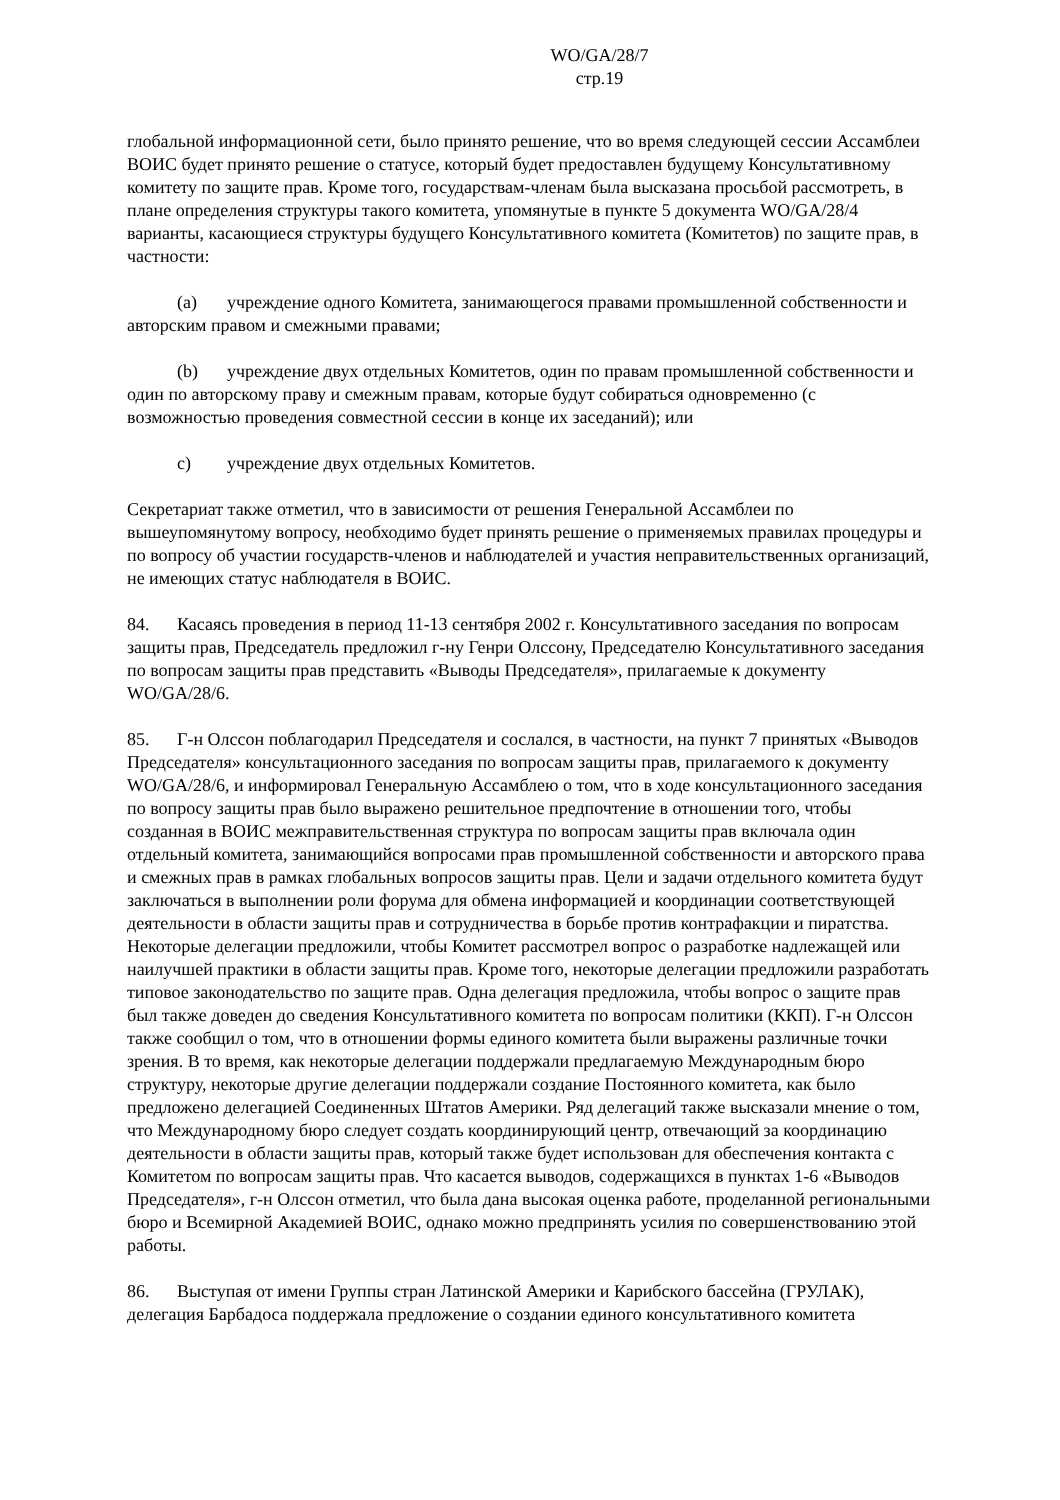WO/GA/28/7
стр.19
глобальной информационной сети, было принято решение, что во время следующей сессии Ассамблеи ВОИС будет принято решение о статусе, который будет предоставлен будущему Консультативному комитету по защите прав. Кроме того, государствам-членам была высказана просьбой рассмотреть, в плане определения структуры такого комитета, упомянутые в пункте 5 документа WO/GA/28/4 варианты, касающиеся структуры будущего Консультативного комитета (Комитетов) по защите прав, в частности:
(a) учреждение одного Комитета, занимающегося правами промышленной собственности и авторским правом и смежными правами;
(b) учреждение двух отдельных Комитетов, один по правам промышленной собственности и один по авторскому праву и смежным правам, которые будут собираться одновременно (с возможностью проведения совместной сессии в конце их заседаний); или
c) учреждение двух отдельных Комитетов.
Секретариат также отметил, что в зависимости от решения Генеральной Ассамблеи по вышеупомянутому вопросу, необходимо будет принять решение о применяемых правилах процедуры и по вопросу об участии государств-членов и наблюдателей и участия неправительственных организаций, не имеющих статус наблюдателя в ВОИС.
84. Касаясь проведения в период 11-13 сентября 2002 г. Консультативного заседания по вопросам защиты прав, Председатель предложил г-ну Генри Олссону, Председателю Консультативного заседания по вопросам защиты прав представить «Выводы Председателя», прилагаемые к документу WO/GA/28/6.
85. Г-н Олссон поблагодарил Председателя и сослался, в частности, на пункт 7 принятых «Выводов Председателя» консультационного заседания по вопросам защиты прав, прилагаемого к документу WO/GA/28/6, и информировал Генеральную Ассамблею о том, что в ходе консультационного заседания по вопросу защиты прав было выражено решительное предпочтение в отношении того, чтобы созданная в ВОИС межправительственная структура по вопросам защиты прав включала один отдельный комитета, занимающийся вопросами прав промышленной собственности и авторского права и смежных прав в рамках глобальных вопросов защиты прав. Цели и задачи отдельного комитета будут заключаться в выполнении роли форума для обмена информацией и координации соответствующей деятельности в области защиты прав и сотрудничества в борьбе против контрафакции и пиратства. Некоторые делегации предложили, чтобы Комитет рассмотрел вопрос о разработке надлежащей или наилучшей практики в области защиты прав. Кроме того, некоторые делегации предложили разработать типовое законодательство по защите прав. Одна делегация предложила, чтобы вопрос о защите прав был также доведен до сведения Консультативного комитета по вопросам политики (ККП). Г-н Олссон также сообщил о том, что в отношении формы единого комитета были выражены различные точки зрения. В то время, как некоторые делегации поддержали предлагаемую Международным бюро структуру, некоторые другие делегации поддержали создание Постоянного комитета, как было предложено делегацией Соединенных Штатов Америки. Ряд делегаций также высказали мнение о том, что Международному бюро следует создать координирующий центр, отвечающий за координацию деятельности в области защиты прав, который также будет использован для обеспечения контакта с Комитетом по вопросам защиты прав. Что касается выводов, содержащихся в пунктах 1-6 «Выводов Председателя», г-н Олссон отметил, что была дана высокая оценка работе, проделанной региональными бюро и Всемирной Академией ВОИС, однако можно предпринять усилия по совершенствованию этой работы.
86. Выступая от имени Группы стран Латинской Америки и Карибского бассейна (ГРУЛАК), делегация Барбадоса поддержала предложение о создании единого консультативного комитета